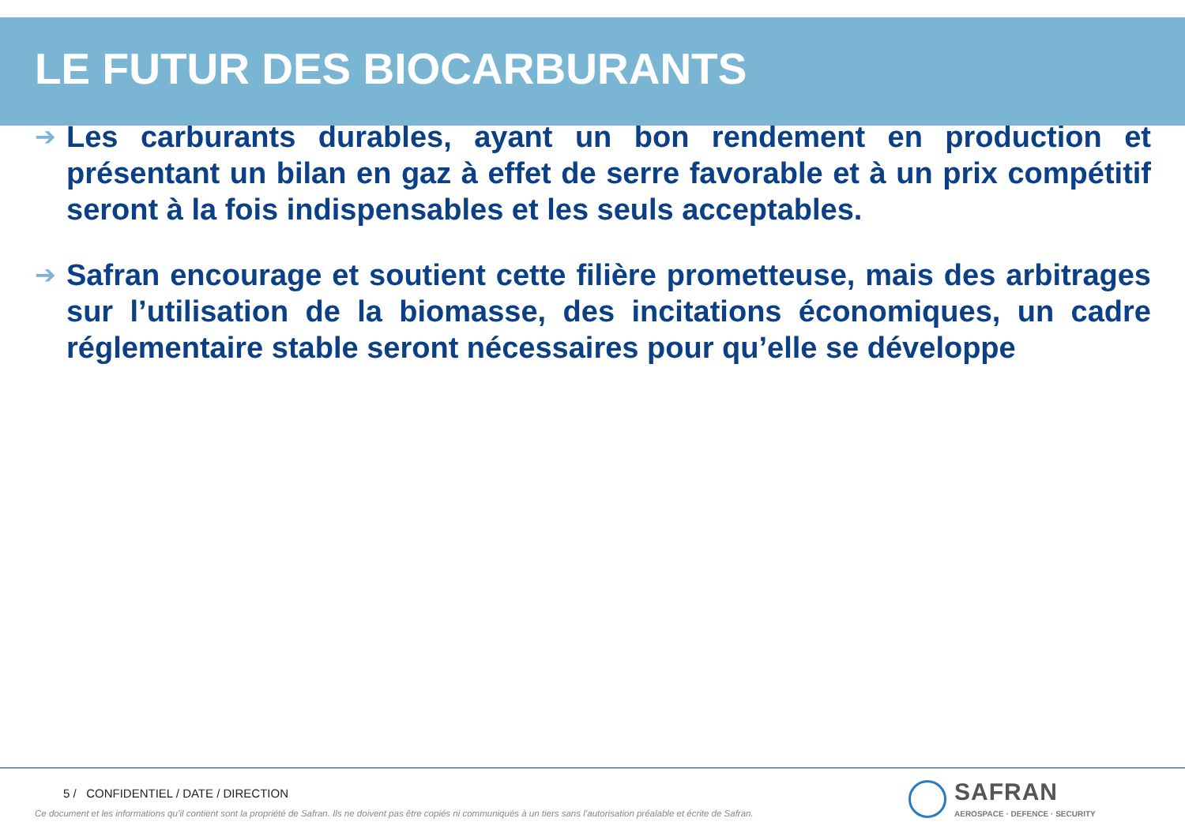LE FUTUR DES BIOCARBURANTS
➔
Les carburants durables, ayant un bon rendement en production et présentant un bilan en gaz à effet de serre favorable et à un prix compétitif seront à la fois indispensables et les seuls acceptables.
➔
Safran encourage et soutient cette filière prometteuse, mais des arbitrages sur l’utilisation de la biomasse, des incitations économiques, un cadre réglementaire stable seront nécessaires pour qu’elle se développe
5 / CONFIDENTIEL / DATE / DIRECTION
Ce document et les informations qu’il contient sont la propriété de Safran. Ils ne doivent pas être copiés ni communiqués à un tiers sans l’autorisation préalable et écrite de Safran.
SAFRAN
AEROSPACE · DEFENCE · SECURITY